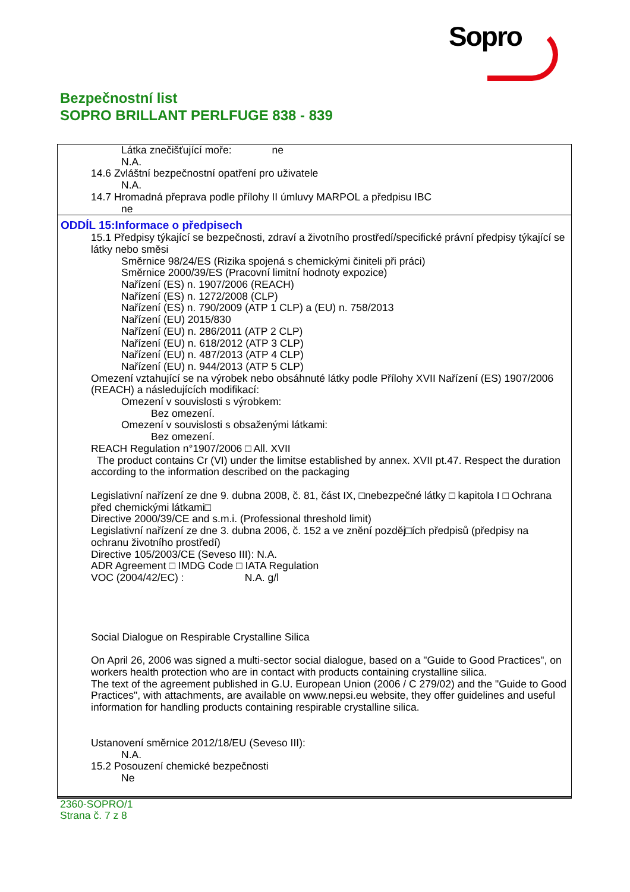Sopro
Bezpečnostní list
SOPRO BRILLANT PERLFUGE 838 - 839
Látka znečišťující moře: ne
N.A.
14.6 Zvláštní bezpečnostní opatření pro uživatele
N.A.
14.7 Hromadná přeprava podle přílohy II úmluvy MARPOL a předpisu IBC
ne
ODDÍL 15:Informace o předpisech
15.1 Předpisy týkající se bezpečnosti, zdraví a životního prostředí/specifické právní předpisy týkající se látky nebo směsi
Směrnice 98/24/ES (Rizika spojená s chemickými činiteli při práci)
Směrnice 2000/39/ES (Pracovní limitní hodnoty expozice)
Nařízení (ES) n. 1907/2006 (REACH)
Nařízení (ES) n. 1272/2008 (CLP)
Nařízení (ES) n. 790/2009 (ATP 1 CLP) a (EU) n. 758/2013
Nařízení (EU) 2015/830
Nařízení (EU) n. 286/2011 (ATP 2 CLP)
Nařízení (EU) n. 618/2012 (ATP 3 CLP)
Nařízení (EU) n. 487/2013 (ATP 4 CLP)
Nařízení (EU) n. 944/2013 (ATP 5 CLP)
Omezení vztahující se na výrobek nebo obsáhnuté látky podle Přílohy XVII Nařízení (ES) 1907/2006 (REACH) a následujících modifikací:
Omezení v souvislosti s výrobkem:
Bez omezení.
Omezení v souvislosti s obsaženými látkami:
Bez omezení.
REACH Regulation n°1907/2006 □ All. XVII
The product contains Cr (VI) under the limitse established by annex. XVII pt.47. Respect the duration according to the information described on the packaging
Legislativní nařízení ze dne 9. dubna 2008, č. 81, část IX, □nebezpečné látky □ kapitola I □ Ochrana před chemickými látkami□
Directive 2000/39/CE and s.m.i. (Professional threshold limit)
Legislativní nařízení ze dne 3. dubna 2006, č. 152 a ve znění pozděj□ích předpisů (předpisy na ochranu životního prostředí)
Directive 105/2003/CE (Seveso III): N.A.
ADR Agreement □ IMDG Code □ IATA Regulation
VOC (2004/42/EC) : N.A. g/l
Social Dialogue on Respirable Crystalline Silica
On April 26, 2006 was signed a multi-sector social dialogue, based on a "Guide to Good Practices", on workers health protection who are in contact with products containing crystalline silica.
The text of the agreement published in G.U. European Union (2006 / C 279/02) and the "Guide to Good Practices", with attachments, are available on www.nepsi.eu website, they offer guidelines and useful information for handling products containing respirable crystalline silica.
Ustanovení směrnice 2012/18/EU (Seveso III):
N.A.
15.2 Posouzení chemické bezpečnosti
Ne
2360-SOPRO/1
Strana č. 7 z 8